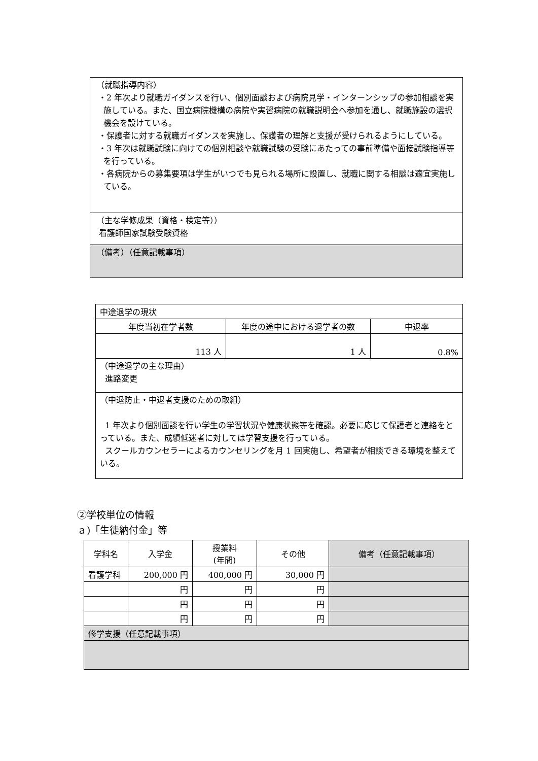| （就職指導内容） ・2 年次より就職ガイダンスを行い、個別面談および病院見学・インターンシップの参加相談を実施している。また、国立病院機構の病院や実習病院の就職説明会へ参加を通し、就職施設の選択機会を設けている。 ・保護者に対する就職ガイダンスを実施し、保護者の理解と支援が受けられるようにしている。 ・3 年次は就職試験に向けての個別相談や就職試験の受験にあたっての事前準備や面接試験指導等を行っている。 ・各病院からの募集要項は学生がいつでも見られる場所に設置し、就職に関する相談は適宜実施している。 |
| （主な学修成果（資格・検定等）） 看護師国家試験受験資格 |
| （備考）（任意記載事項） |
| 中途退学の現状 | | |
| 年度当初在学者数 | 年度の途中における退学者の数 | 中退率 |
| 113 人 | 1 人 | 0.8% |
| （中途退学の主な理由） 進路変更 | | |
| （中退防止・中退者支援のための取組） 1 年次より個別面談を行い学生の学習状況や健康状態等を確認。必要に応じて保護者と連絡をとっている。また、成績低迷者に対しては学習支援を行っている。 スクールカウンセラーによるカウンセリングを月 1 回実施し、希望者が相談できる環境を整えている。 | | |
②学校単位の情報
ａ)「生徒納付金」等
| 学科名 | 入学金 | 授業料 (年間) | その他 | 備考（任意記載事項） |
| --- | --- | --- | --- | --- |
| 看護学科 | 200,000 円 | 400,000 円 | 30,000 円 | |
| | 円 | 円 | 円 | |
| | 円 | 円 | 円 | |
| | 円 | 円 | 円 | |
| 修学支援（任意記載事項） | | | | |